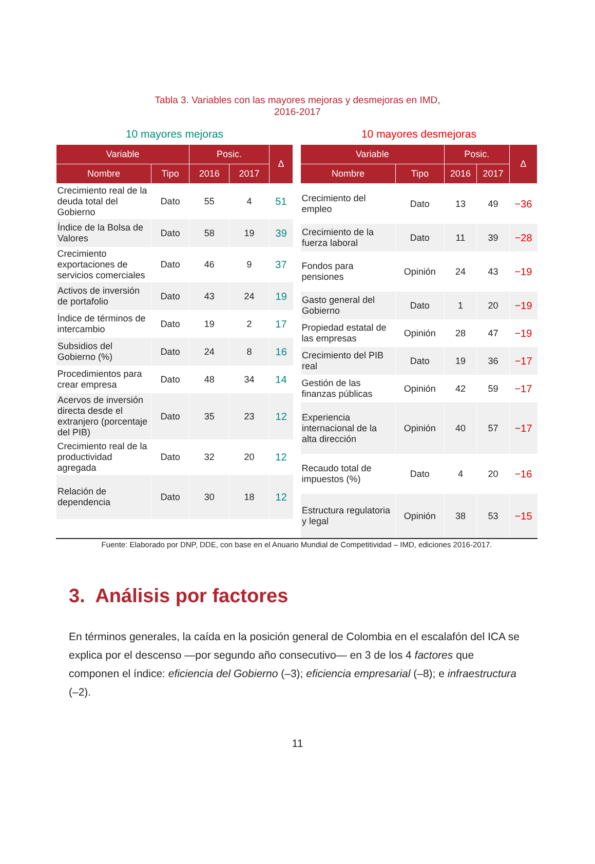Tabla 3. Variables con las mayores mejoras y desmejoras en IMD,
2016-2017
10 mayores mejoras
| Variable | | Posic. | | Δ |
| --- | --- | --- | --- | --- |
| Nombre | Tipo | 2016 | 2017 | |
| Crecimiento real de la deuda total del Gobierno | Dato | 55 | 4 | 51 |
| Índice de la Bolsa de Valores | Dato | 58 | 19 | 39 |
| Crecimiento exportaciones de servicios comerciales | Dato | 46 | 9 | 37 |
| Activos de inversión de portafolio | Dato | 43 | 24 | 19 |
| Índice de términos de intercambio | Dato | 19 | 2 | 17 |
| Subsidios del Gobierno (%) | Dato | 24 | 8 | 16 |
| Procedimientos para crear empresa | Dato | 48 | 34 | 14 |
| Acervos de inversión directa desde el extranjero (porcentaje del PIB) | Dato | 35 | 23 | 12 |
| Crecimiento real de la productividad agregada | Dato | 32 | 20 | 12 |
| Relación de dependencia | Dato | 30 | 18 | 12 |
10 mayores desmejoras
| Variable | | Posic. | | Δ |
| --- | --- | --- | --- | --- |
| Nombre | Tipo | 2016 | 2017 | |
| Crecimiento del empleo | Dato | 13 | 49 | −36 |
| Crecimiento de la fuerza laboral | Dato | 11 | 39 | −28 |
| Fondos para pensiones | Opinión | 24 | 43 | −19 |
| Gasto general del Gobierno | Dato | 1 | 20 | −19 |
| Propiedad estatal de las empresas | Opinión | 28 | 47 | −19 |
| Crecimiento del PIB real | Dato | 19 | 36 | −17 |
| Gestión de las finanzas públicas | Opinión | 42 | 59 | −17 |
| Experiencia internacional de la alta dirección | Opinión | 40 | 57 | −17 |
| Recaudo total de impuestos (%) | Dato | 4 | 20 | −16 |
| Estructura regulatoria y legal | Opinión | 38 | 53 | −15 |
Fuente: Elaborado por DNP, DDE, con base en el Anuario Mundial de Competitividad – IMD, ediciones 2016-2017.
3. Análisis por factores
En términos generales, la caída en la posición general de Colombia en el escalafón del ICA se explica por el descenso —por segundo año consecutivo— en 3 de los 4 factores que componen el índice: eficiencia del Gobierno (–3); eficiencia empresarial (–8); e infraestructura (–2).
11